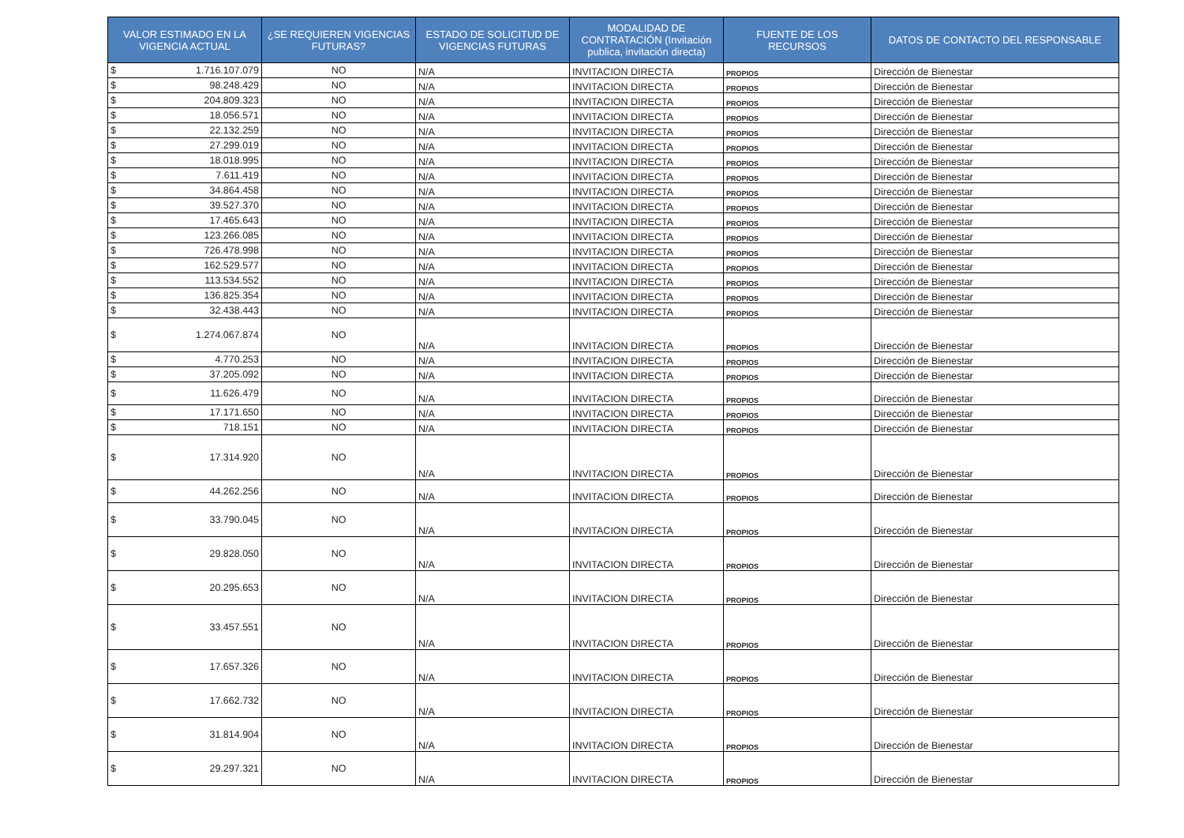| VALOR ESTIMADO EN LA VIGENCIA ACTUAL | ¿SE REQUIEREN VIGENCIAS FUTURAS? | ESTADO DE SOLICITUD DE VIGENCIAS FUTURAS | MODALIDAD DE CONTRATACIÓN (Invitación publica, invitación directa) | FUENTE DE LOS RECURSOS | DATOS DE CONTACTO DEL RESPONSABLE |
| --- | --- | --- | --- | --- | --- |
| $ 1.716.107.079 | NO | N/A | INVITACION DIRECTA | PROPIOS | Dirección de Bienestar |
| $ 98.248.429 | NO | N/A | INVITACION DIRECTA | PROPIOS | Dirección de Bienestar |
| $ 204.809.323 | NO | N/A | INVITACION DIRECTA | PROPIOS | Dirección de Bienestar |
| $ 18.056.571 | NO | N/A | INVITACION DIRECTA | PROPIOS | Dirección de Bienestar |
| $ 22.132.259 | NO | N/A | INVITACION DIRECTA | PROPIOS | Dirección de Bienestar |
| $ 27.299.019 | NO | N/A | INVITACION DIRECTA | PROPIOS | Dirección de Bienestar |
| $ 18.018.995 | NO | N/A | INVITACION DIRECTA | PROPIOS | Dirección de Bienestar |
| $ 7.611.419 | NO | N/A | INVITACION DIRECTA | PROPIOS | Dirección de Bienestar |
| $ 34.864.458 | NO | N/A | INVITACION DIRECTA | PROPIOS | Dirección de Bienestar |
| $ 39.527.370 | NO | N/A | INVITACION DIRECTA | PROPIOS | Dirección de Bienestar |
| $ 17.465.643 | NO | N/A | INVITACION DIRECTA | PROPIOS | Dirección de Bienestar |
| $ 123.266.085 | NO | N/A | INVITACION DIRECTA | PROPIOS | Dirección de Bienestar |
| $ 726.478.998 | NO | N/A | INVITACION DIRECTA | PROPIOS | Dirección de Bienestar |
| $ 162.529.577 | NO | N/A | INVITACION DIRECTA | PROPIOS | Dirección de Bienestar |
| $ 113.534.552 | NO | N/A | INVITACION DIRECTA | PROPIOS | Dirección de Bienestar |
| $ 136.825.354 | NO | N/A | INVITACION DIRECTA | PROPIOS | Dirección de Bienestar |
| $ 32.438.443 | NO | N/A | INVITACION DIRECTA | PROPIOS | Dirección de Bienestar |
| $ 1.274.067.874 | NO | N/A | INVITACION DIRECTA | PROPIOS | Dirección de Bienestar |
| $ 4.770.253 | NO | N/A | INVITACION DIRECTA | PROPIOS | Dirección de Bienestar |
| $ 37.205.092 | NO | N/A | INVITACION DIRECTA | PROPIOS | Dirección de Bienestar |
| $ 11.626.479 | NO | N/A | INVITACION DIRECTA | PROPIOS | Dirección de Bienestar |
| $ 17.171.650 | NO | N/A | INVITACION DIRECTA | PROPIOS | Dirección de Bienestar |
| $ 718.151 | NO | N/A | INVITACION DIRECTA | PROPIOS | Dirección de Bienestar |
| $ 17.314.920 | NO | N/A | INVITACION DIRECTA | PROPIOS | Dirección de Bienestar |
| $ 44.262.256 | NO | N/A | INVITACION DIRECTA | PROPIOS | Dirección de Bienestar |
| $ 33.790.045 | NO | N/A | INVITACION DIRECTA | PROPIOS | Dirección de Bienestar |
| $ 29.828.050 | NO | N/A | INVITACION DIRECTA | PROPIOS | Dirección de Bienestar |
| $ 20.295.653 | NO | N/A | INVITACION DIRECTA | PROPIOS | Dirección de Bienestar |
| $ 33.457.551 | NO | N/A | INVITACION DIRECTA | PROPIOS | Dirección de Bienestar |
| $ 17.657.326 | NO | N/A | INVITACION DIRECTA | PROPIOS | Dirección de Bienestar |
| $ 17.662.732 | NO | N/A | INVITACION DIRECTA | PROPIOS | Dirección de Bienestar |
| $ 31.814.904 | NO | N/A | INVITACION DIRECTA | PROPIOS | Dirección de Bienestar |
| $ 29.297.321 | NO | N/A | INVITACION DIRECTA | PROPIOS | Dirección de Bienestar |